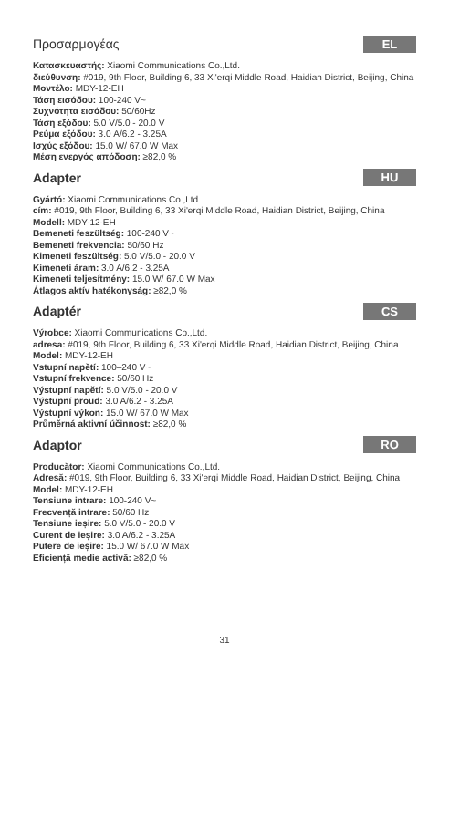Προσαρμογέας EL
Κατασκευαστής: Xiaomi Communications Co.,Ltd.
διεύθυνση: #019, 9th Floor, Building 6, 33 Xi'erqi Middle Road, Haidian District, Beijing, China
Μοντέλο: MDY-12-EH
Τάση εισόδου: 100-240 V~
Συχνότητα εισόδου: 50/60Hz
Τάση εξόδου: 5.0 V/5.0 - 20.0 V
Ρεύμα εξόδου: 3.0 A/6.2 - 3.25A
Ισχύς εξόδου: 15.0 W/ 67.0 W Max
Μέση ενεργός απόδοση: ≥82,0 %
Adapter HU
Gyártó: Xiaomi Communications Co.,Ltd.
cím: #019, 9th Floor, Building 6, 33 Xi'erqi Middle Road, Haidian District, Beijing, China
Modell: MDY-12-EH
Bemeneti feszültség: 100-240 V~
Bemeneti frekvencia: 50/60 Hz
Kimeneti feszültség: 5.0 V/5.0 - 20.0 V
Kimeneti áram: 3.0 A/6.2 - 3.25A
Kimeneti teljesítmény: 15.0 W/ 67.0 W Max
Átlagos aktív hatékonyság: ≥82,0 %
Adaptér CS
Výrobce: Xiaomi Communications Co.,Ltd.
adresa: #019, 9th Floor, Building 6, 33 Xi'erqi Middle Road, Haidian District, Beijing, China
Model: MDY-12-EH
Vstupní napětí: 100–240 V~
Vstupní frekvence: 50/60 Hz
Výstupní napětí: 5.0 V/5.0 - 20.0 V
Výstupní proud: 3.0 A/6.2 - 3.25A
Výstupní výkon: 15.0 W/ 67.0 W Max
Průměrná aktivní účinnost: ≥82,0 %
Adaptor RO
Producător: Xiaomi Communications Co.,Ltd.
Adresă: #019, 9th Floor, Building 6, 33 Xi'erqi Middle Road, Haidian District, Beijing, China
Model: MDY-12-EH
Tensiune intrare: 100-240 V~
Frecvență intrare: 50/60 Hz
Tensiune ieșire: 5.0 V/5.0 - 20.0 V
Curent de ieșire: 3.0 A/6.2 - 3.25A
Putere de ieșire: 15.0 W/ 67.0 W Max
Eficiență medie activă: ≥82,0 %
31